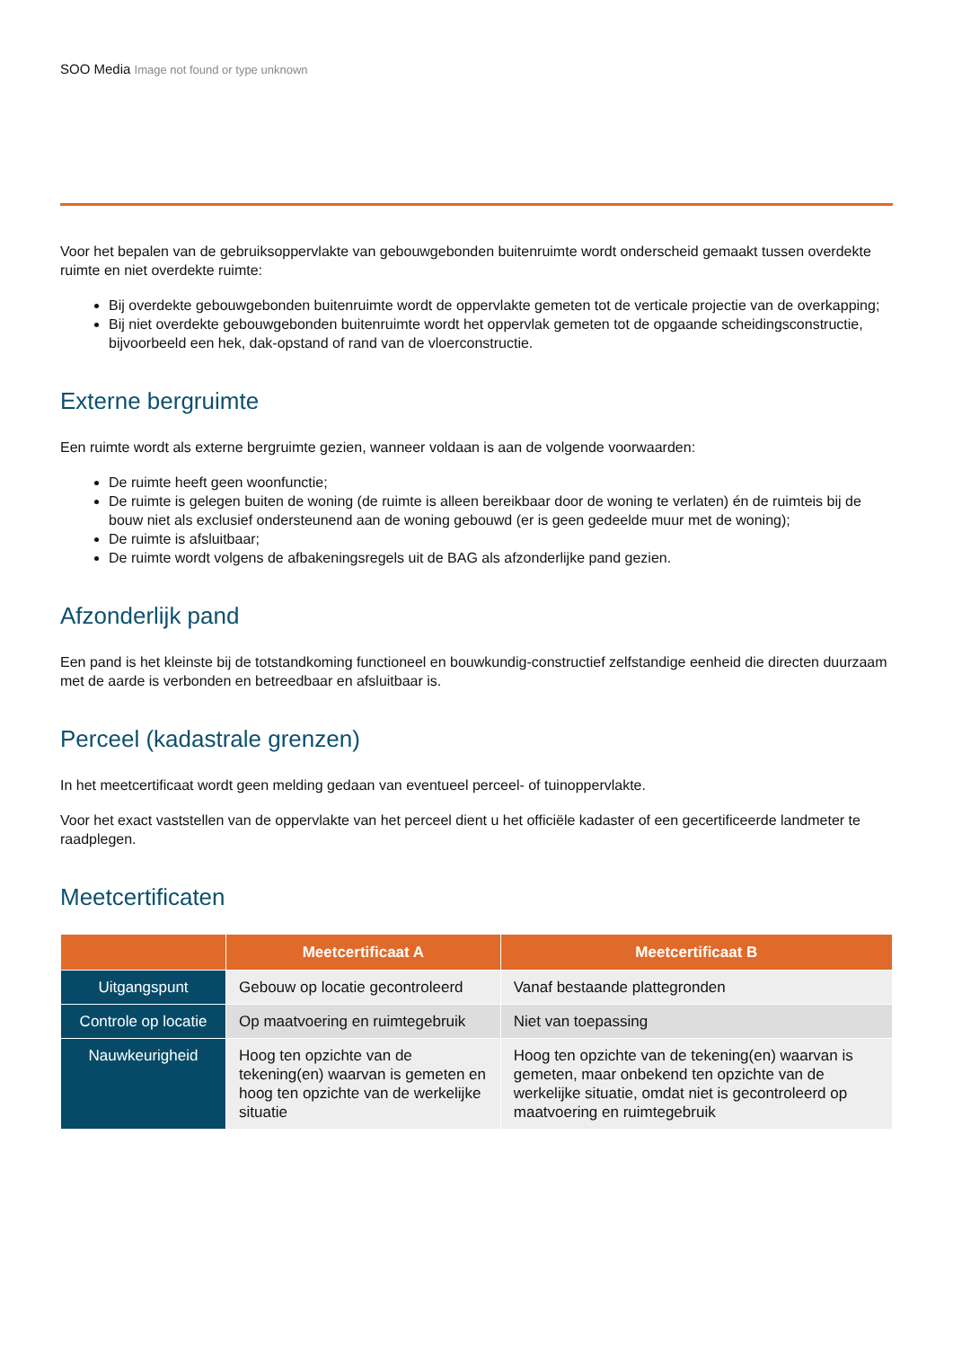SOO Media Image not found or type unknown
Voor het bepalen van de gebruiksoppervlakte van gebouwgebonden buitenruimte wordt onderscheid gemaakt tussen overdekte ruimte en niet overdekte ruimte:
Bij overdekte gebouwgebonden buitenruimte wordt de oppervlakte gemeten tot de verticale projectie van de overkapping;
Bij niet overdekte gebouwgebonden buitenruimte wordt het oppervlak gemeten tot de opgaande scheidingsconstructie, bijvoorbeeld een hek, dak-opstand of rand van de vloerconstructie.
Externe bergruimte
Een ruimte wordt als externe bergruimte gezien, wanneer voldaan is aan de volgende voorwaarden:
De ruimte heeft geen woonfunctie;
De ruimte is gelegen buiten de woning (de ruimte is alleen bereikbaar door de woning te verlaten) én de ruimteis bij de bouw niet als exclusief ondersteunend aan de woning gebouwd (er is geen gedeelde muur met de woning);
De ruimte is afsluitbaar;
De ruimte wordt volgens de afbakeningsregels uit de BAG als afzonderlijke pand gezien.
Afzonderlijk pand
Een pand is het kleinste bij de totstandkoming functioneel en bouwkundig-constructief zelfstandige eenheid die directen duurzaam met de aarde is verbonden en betreedbaar en afsluitbaar is.
Perceel (kadastrale grenzen)
In het meetcertificaat wordt geen melding gedaan van eventueel perceel- of tuinoppervlakte.
Voor het exact vaststellen van de oppervlakte van het perceel dient u het officiële kadaster of een gecertificeerde landmeter te raadplegen.
Meetcertificaten
| | Meetcertificaat A | Meetcertificaat B |
| --- | --- | --- |
| Uitgangspunt | Gebouw op locatie gecontroleerd | Vanaf bestaande plattegronden |
| Controle op locatie | Op maatvoering en ruimtegebruik | Niet van toepassing |
| Nauwkeurigheid | Hoog ten opzichte van de tekening(en) waarvan is gemeten en hoog ten opzichte van de werkelijke situatie | Hoog ten opzichte van de tekening(en) waarvan is gemeten, maar onbekend ten opzichte van de werkelijke situatie, omdat niet is gecontroleerd op maatvoering en ruimtegebruik |